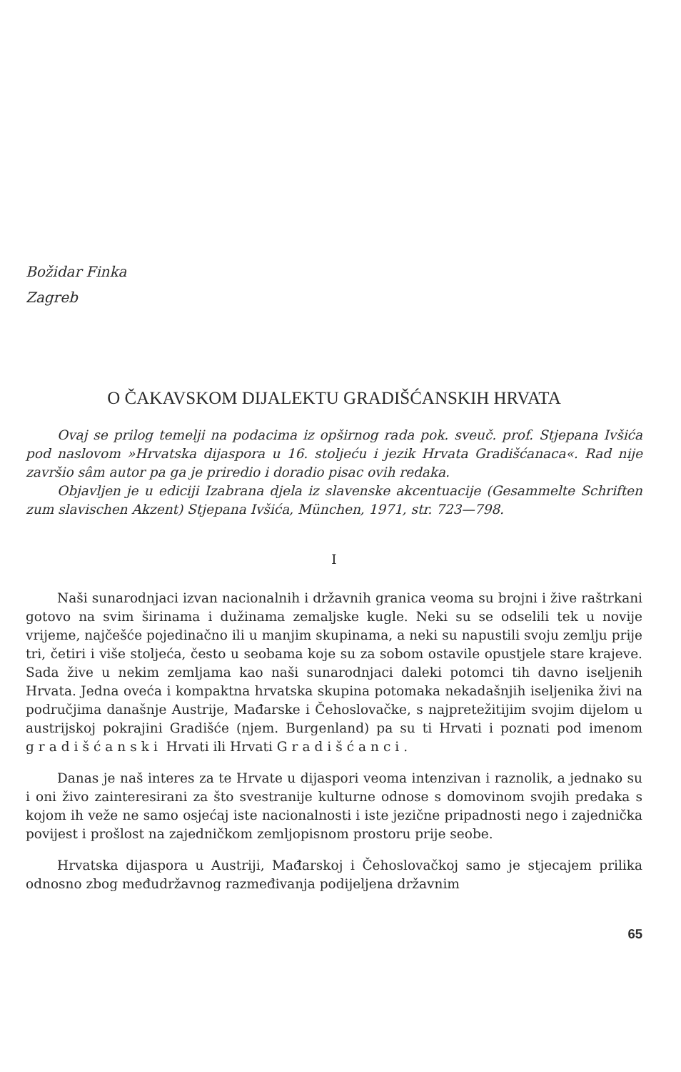Božidar Finka
Zagreb
O ČAKAVSKOM DIJALEKTU GRADIŠĆANSKIH HRVATA
Ovaj se prilog temelji na podacima iz opširnog rada pok. sveuč. prof. Stjepana Ivšića pod naslovom »Hrvatska dijaspora u 16. stoljeću i jezik Hrvata Gradišćanaca«. Rad nije završio sâm autor pa ga je priredio i doradio pisac ovih redaka.
Objavljen je u ediciji Izabrana djela iz slavenske akcentuacije (Gesammelte Schriften zum slavischen Akzent) Stjepana Ivšića, München, 1971, str. 723—798.
I
Naši sunarodnjaci izvan nacionalnih i državnih granica veoma su brojni i žive raštrkani gotovo na svim širinama i dužinama zemaljske kugle. Neki su se odselili tek u novije vrijeme, najčešće pojedinačno ili u manjim skupinama, a neki su napustili svoju zemlju prije tri, četiri i više stoljeća, često u seobama koje su za sobom ostavile opustjele stare krajeve. Sada žive u nekim zemljama kao naši sunarodnjaci daleki potomci tih davno iseljenih Hrvata. Jedna oveća i kompaktna hrvatska skupina potomaka nekadašnjih iseljenika živi na područjima današnje Austrije, Mađarske i Čehoslovačke, s najpretežitijim svojim dijelom u austrijskoj pokrajini Gradišće (njem. Burgenland) pa su ti Hrvati i poznati pod imenom gradišćanski Hrvati ili Hrvati Gradišćanci.
Danas je naš interes za te Hrvate u dijaspori veoma intenzivan i raznolik, a jednako su i oni živo zainteresirani za što svestranije kulturne odnose s domovinom svojih predaka s kojom ih veže ne samo osjećaj iste nacionalnosti i iste jezične pripadnosti nego i zajednička povijest i prošlost na zajedničkom zemljopisnom prostoru prije seobe.
Hrvatska dijaspora u Austriji, Mađarskoj i Čehoslovačkoj samo je stjecajem prilika odnosno zbog međudržavnog razmeđivanja podijeljena državnim
65